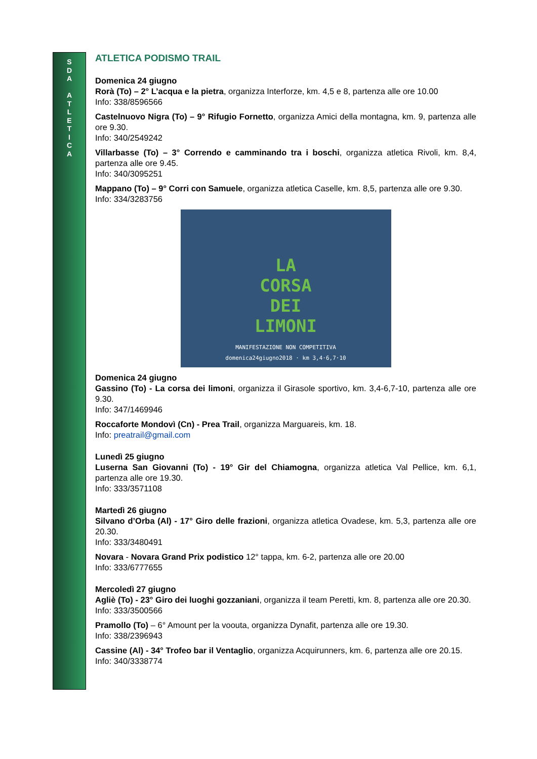S
D
A
A
T
L
E
T
I
C
A
ATLETICA PODISMO TRAIL
Domenica 24 giugno
Rorà (To) – 2° L’acqua e la pietra, organizza Interforze, km. 4,5 e 8, partenza alle ore 10.00
Info: 338/8596566
Castelnuovo Nigra (To) – 9° Rifugio Fornetto, organizza Amici della montagna, km. 9, partenza alle ore 9.30.
Info: 340/2549242
Villarbasse (To) – 3° Correndo e camminando tra i boschi, organizza atletica Rivoli, km. 8,4, partenza alle ore 9.45.
Info: 340/3095251
Mappano (To) – 9° Corri con Samuele, organizza atletica Caselle, km. 8,5, partenza alle ore 9.30.
Info: 334/3283756
LA
CORSA
DEI
LIMONI
MANIFESTAZIONE NON COMPETITIVA
domenica24giugno2018 · km 3,4·6,7·10
Domenica 24 giugno
Gassino (To) - La corsa dei limoni, organizza il Girasole sportivo, km. 3,4-6,7-10, partenza alle ore 9.30.
Info: 347/1469946
Roccaforte Mondovì (Cn) - Prea Trail, organizza Marguareis, km. 18.
Info: preatrail@gmail.com
Lunedì 25 giugno
Luserna San Giovanni (To) - 19° Gir del Chiamogna, organizza atletica Val Pellice, km. 6,1, partenza alle ore 19.30.
Info: 333/3571108
Martedì 26 giugno
Silvano d’Orba (Al) - 17° Giro delle frazioni, organizza atletica Ovadese, km. 5,3, partenza alle ore 20.30.
Info: 333/3480491
Novara - Novara Grand Prix podistico 12° tappa, km. 6-2, partenza alle ore 20.00
Info: 333/6777655
Mercoledì 27 giugno
Agliè (To) - 23° Giro dei luoghi gozzaniani, organizza il team Peretti, km. 8, partenza alle ore 20.30.
Info: 333/3500566
Pramollo (To) – 6° Amount per la voouta, organizza Dynafit, partenza alle ore 19.30.
Info: 338/2396943
Cassine (Al) - 34° Trofeo bar il Ventaglio, organizza Acquirunners, km. 6, partenza alle ore 20.15.
Info: 340/3338774